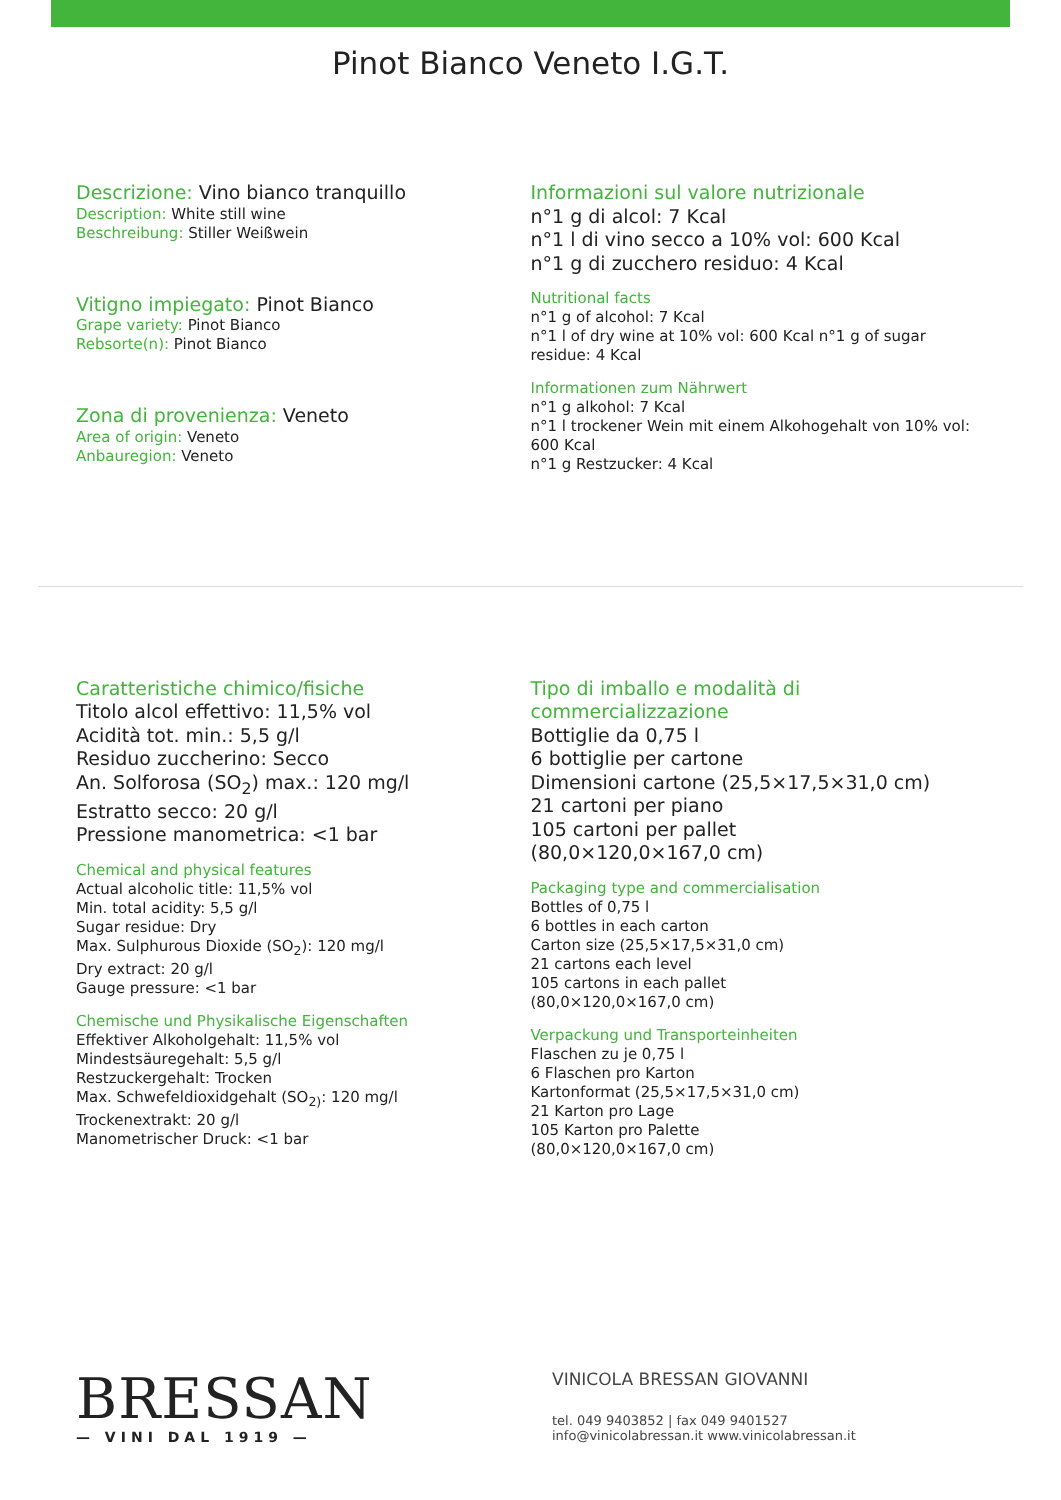Pinot Bianco Veneto I.G.T.
Descrizione: Vino bianco tranquillo
Description: White still wine
Beschreibung: Stiller Weißwein
Vitigno impiegato: Pinot Bianco
Grape variety: Pinot Bianco
Rebsorte(n): Pinot Bianco
Zona di provenienza: Veneto
Area of origin: Veneto
Anbauregion: Veneto
Informazioni sul valore nutrizionale
n°1 g di alcol: 7 Kcal
n°1 l di vino secco a 10% vol: 600 Kcal
n°1 g di zucchero residuo: 4 Kcal
Nutritional facts
n°1 g of alcohol: 7 Kcal
n°1 l of dry wine at 10% vol: 600 Kcal n°1 g of sugar residue: 4 Kcal
Informationen zum Nährwert
n°1 g alkohol: 7 Kcal
n°1 l trockener Wein mit einem Alkohogehalt von 10% vol: 600 Kcal
n°1 g Restzucker: 4 Kcal
Caratteristiche chimico/fisiche
Titolo alcol effettivo: 11,5% vol
Acidità tot. min.: 5,5 g/l
Residuo zuccherino: Secco
An. Solforosa (SO<sub>2</sub>) max.: 120 mg/l
Estratto secco: 20 g/l
Pressione manometrica: <1 bar
Chemical and physical features
Actual alcoholic title: 11,5% vol
Min. total acidity: 5,5 g/l
Sugar residue: Dry
Max. Sulphurous Dioxide (SO<sub>2</sub>): 120 mg/l
Dry extract: 20 g/l
Gauge pressure: <1 bar
Chemische und Physikalische Eigenschaften
Effektiver Alkoholgehalt: 11,5% vol
Mindestsäuregehalt: 5,5 g/l
Restzuckergehalt: Trocken
Max. Schwefeldioxidgehalt (SO<sub>2)</sub>: 120 mg/l
Trockenextrakt: 20 g/l
Manometrischer Druck: <1 bar
Tipo di imballo e modalità di commercializzazione
Bottiglie da 0,75 l
6 bottiglie per cartone
Dimensioni cartone (25,5×17,5×31,0 cm)
21 cartoni per piano
105 cartoni per pallet
(80,0×120,0×167,0 cm)
Packaging type and commercialisation
Bottles of 0,75 l
6 bottles in each carton
Carton size (25,5×17,5×31,0 cm)
21 cartons each level
105 cartons in each pallet
(80,0×120,0×167,0 cm)
Verpackung und Transporteinheiten
Flaschen zu je 0,75 l
6 Flaschen pro Karton
Kartonformat (25,5×17,5×31,0 cm)
21 Karton pro Lage
105 Karton pro Palette
(80,0×120,0×167,0 cm)
BRESSAN
— VINI DAL 1919 —
VINICOLA BRESSAN GIOVANNI
tel. 049 9403852 | fax 049 9401527
info@vinicolabressan.it www.vinicolabressan.it